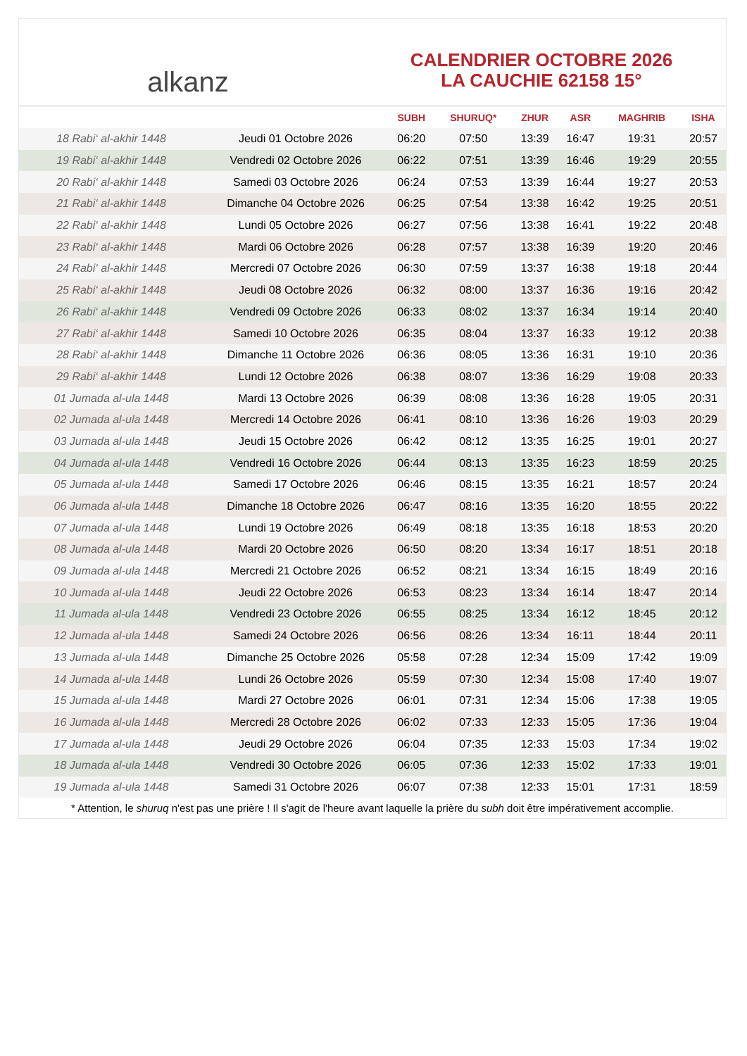alkanz
CALENDRIER OCTOBRE 2026
LA CAUCHIE 62158 15°
| | | SUBH | SHURUQ* | ZHUR | ASR | MAGHRIB | ISHA |
| --- | --- | --- | --- | --- | --- | --- | --- |
| 18 Rabi‘ al-akhir 1448 | Jeudi 01 Octobre 2026 | 06:20 | 07:50 | 13:39 | 16:47 | 19:31 | 20:57 |
| 19 Rabi‘ al-akhir 1448 | Vendredi 02 Octobre 2026 | 06:22 | 07:51 | 13:39 | 16:46 | 19:29 | 20:55 |
| 20 Rabi‘ al-akhir 1448 | Samedi 03 Octobre 2026 | 06:24 | 07:53 | 13:39 | 16:44 | 19:27 | 20:53 |
| 21 Rabi‘ al-akhir 1448 | Dimanche 04 Octobre 2026 | 06:25 | 07:54 | 13:38 | 16:42 | 19:25 | 20:51 |
| 22 Rabi‘ al-akhir 1448 | Lundi 05 Octobre 2026 | 06:27 | 07:56 | 13:38 | 16:41 | 19:22 | 20:48 |
| 23 Rabi‘ al-akhir 1448 | Mardi 06 Octobre 2026 | 06:28 | 07:57 | 13:38 | 16:39 | 19:20 | 20:46 |
| 24 Rabi‘ al-akhir 1448 | Mercredi 07 Octobre 2026 | 06:30 | 07:59 | 13:37 | 16:38 | 19:18 | 20:44 |
| 25 Rabi‘ al-akhir 1448 | Jeudi 08 Octobre 2026 | 06:32 | 08:00 | 13:37 | 16:36 | 19:16 | 20:42 |
| 26 Rabi‘ al-akhir 1448 | Vendredi 09 Octobre 2026 | 06:33 | 08:02 | 13:37 | 16:34 | 19:14 | 20:40 |
| 27 Rabi‘ al-akhir 1448 | Samedi 10 Octobre 2026 | 06:35 | 08:04 | 13:37 | 16:33 | 19:12 | 20:38 |
| 28 Rabi‘ al-akhir 1448 | Dimanche 11 Octobre 2026 | 06:36 | 08:05 | 13:36 | 16:31 | 19:10 | 20:36 |
| 29 Rabi‘ al-akhir 1448 | Lundi 12 Octobre 2026 | 06:38 | 08:07 | 13:36 | 16:29 | 19:08 | 20:33 |
| 01 Jumada al-ula 1448 | Mardi 13 Octobre 2026 | 06:39 | 08:08 | 13:36 | 16:28 | 19:05 | 20:31 |
| 02 Jumada al-ula 1448 | Mercredi 14 Octobre 2026 | 06:41 | 08:10 | 13:36 | 16:26 | 19:03 | 20:29 |
| 03 Jumada al-ula 1448 | Jeudi 15 Octobre 2026 | 06:42 | 08:12 | 13:35 | 16:25 | 19:01 | 20:27 |
| 04 Jumada al-ula 1448 | Vendredi 16 Octobre 2026 | 06:44 | 08:13 | 13:35 | 16:23 | 18:59 | 20:25 |
| 05 Jumada al-ula 1448 | Samedi 17 Octobre 2026 | 06:46 | 08:15 | 13:35 | 16:21 | 18:57 | 20:24 |
| 06 Jumada al-ula 1448 | Dimanche 18 Octobre 2026 | 06:47 | 08:16 | 13:35 | 16:20 | 18:55 | 20:22 |
| 07 Jumada al-ula 1448 | Lundi 19 Octobre 2026 | 06:49 | 08:18 | 13:35 | 16:18 | 18:53 | 20:20 |
| 08 Jumada al-ula 1448 | Mardi 20 Octobre 2026 | 06:50 | 08:20 | 13:34 | 16:17 | 18:51 | 20:18 |
| 09 Jumada al-ula 1448 | Mercredi 21 Octobre 2026 | 06:52 | 08:21 | 13:34 | 16:15 | 18:49 | 20:16 |
| 10 Jumada al-ula 1448 | Jeudi 22 Octobre 2026 | 06:53 | 08:23 | 13:34 | 16:14 | 18:47 | 20:14 |
| 11 Jumada al-ula 1448 | Vendredi 23 Octobre 2026 | 06:55 | 08:25 | 13:34 | 16:12 | 18:45 | 20:12 |
| 12 Jumada al-ula 1448 | Samedi 24 Octobre 2026 | 06:56 | 08:26 | 13:34 | 16:11 | 18:44 | 20:11 |
| 13 Jumada al-ula 1448 | Dimanche 25 Octobre 2026 | 05:58 | 07:28 | 12:34 | 15:09 | 17:42 | 19:09 |
| 14 Jumada al-ula 1448 | Lundi 26 Octobre 2026 | 05:59 | 07:30 | 12:34 | 15:08 | 17:40 | 19:07 |
| 15 Jumada al-ula 1448 | Mardi 27 Octobre 2026 | 06:01 | 07:31 | 12:34 | 15:06 | 17:38 | 19:05 |
| 16 Jumada al-ula 1448 | Mercredi 28 Octobre 2026 | 06:02 | 07:33 | 12:33 | 15:05 | 17:36 | 19:04 |
| 17 Jumada al-ula 1448 | Jeudi 29 Octobre 2026 | 06:04 | 07:35 | 12:33 | 15:03 | 17:34 | 19:02 |
| 18 Jumada al-ula 1448 | Vendredi 30 Octobre 2026 | 06:05 | 07:36 | 12:33 | 15:02 | 17:33 | 19:01 |
| 19 Jumada al-ula 1448 | Samedi 31 Octobre 2026 | 06:07 | 07:38 | 12:33 | 15:01 | 17:31 | 18:59 |
* Attention, le shuruq n'est pas une prière ! Il s'agit de l'heure avant laquelle la prière du subh doit être impérativement accomplie.